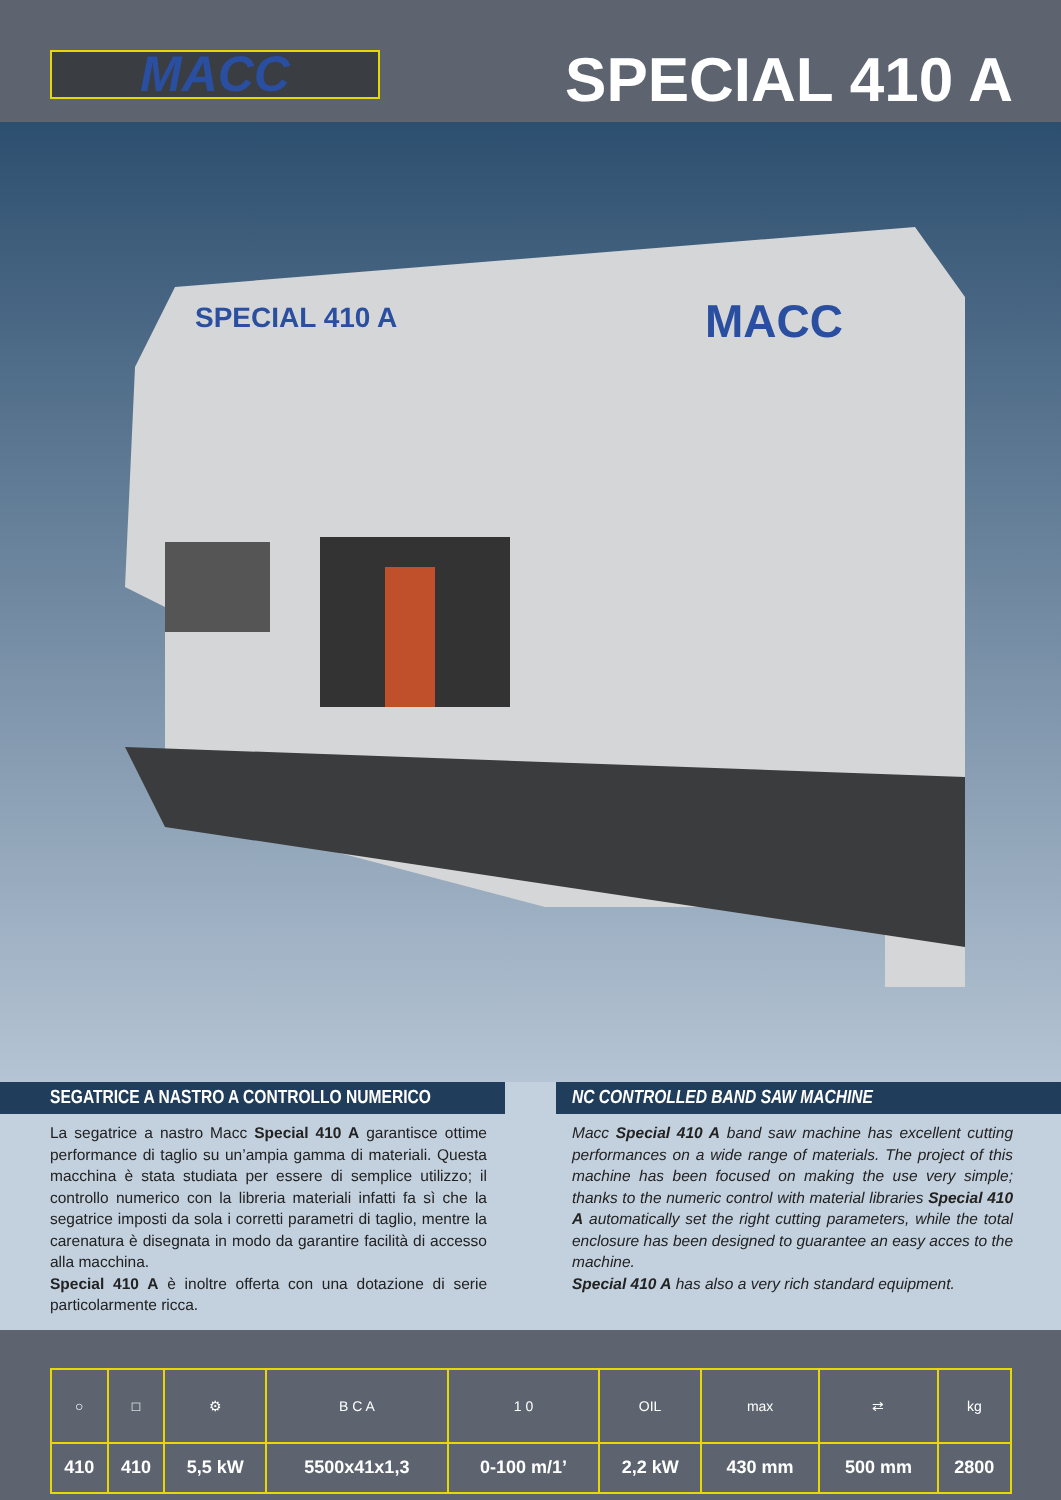MACC
SPECIAL 410 A
SPECIAL 410 A
MACC
SEGATRICE A NASTRO A CONTROLLO NUMERICO
La segatrice a nastro Macc Special 410 A garantisce ottime performance di taglio su un’ampia gamma di materiali. Questa macchina è stata studiata per essere di semplice utilizzo; il controllo numerico con la libreria materiali infatti fa sì che la segatrice imposti da sola i corretti parametri di taglio, mentre la carenatura è disegnata in modo da garantire facilità di accesso alla macchina.
Special 410 A è inoltre offerta con una dotazione di serie particolarmente ricca.
NC CONTROLLED BAND SAW MACHINE
Macc Special 410 A band saw machine has excellent cutting performances on a wide range of materials. The project of this machine has been focused on making the use very simple; thanks to the numeric control with material libraries Special 410 A automatically set the right cutting parameters, while the total enclosure has been designed to guarantee an easy acces to the machine.
Special 410 A has also a very rich standard equipment.
| ○ | □ | ⚙ | B C A | 1 0 | OIL | max | ⇄ | kg |
| 410 | 410 | 5,5 kW | 5500x41x1,3 | 0-100 m/1’ | 2,2 kW | 430 mm | 500 mm | 2800 |